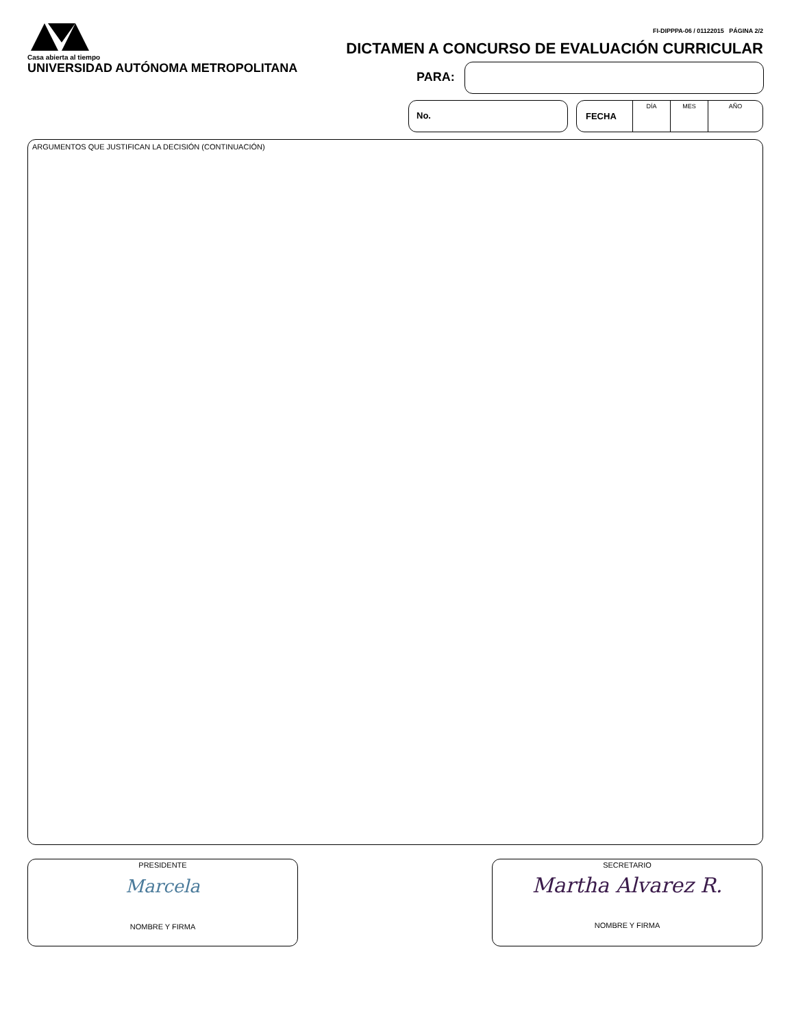Casa abierta al tiempo
UNIVERSIDAD AUTÓNOMA METROPOLITANA
FI-DIPPPA-06 / 01122015 PÁGINA 2/2
DICTAMEN A CONCURSO DE EVALUACIÓN CURRICULAR
PARA:
No. FECHA DÍA MES AÑO
ARGUMENTOS QUE JUSTIFICAN LA DECISIÓN (CONTINUACIÓN)
PRESIDENTE
Marcela
NOMBRE Y FIRMA
SECRETARIO
Martha Alvarez R.
NOMBRE Y FIRMA